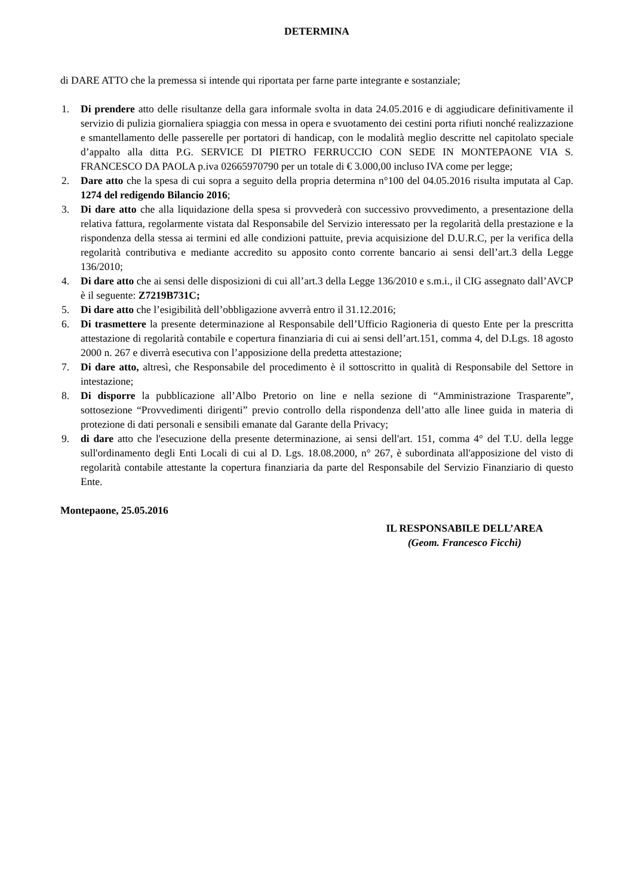DETERMINA
di DARE ATTO che la premessa si intende qui riportata per farne parte integrante e sostanziale;
1. Di prendere atto delle risultanze della gara informale svolta in data 24.05.2016 e di aggiudicare definitivamente il servizio di pulizia giornaliera spiaggia con messa in opera e svuotamento dei cestini porta rifiuti nonché realizzazione e smantellamento delle passerelle per portatori di handicap, con le modalità meglio descritte nel capitolato speciale d’appalto alla ditta P.G. SERVICE DI PIETRO FERRUCCIO CON SEDE IN MONTEPAONE VIA S. FRANCESCO DA PAOLA p.iva 02665970790 per un totale di € 3.000,00 incluso IVA come per legge;
2. Dare atto che la spesa di cui sopra a seguito della propria determina n°100 del 04.05.2016 risulta imputata al Cap. 1274 del redigendo Bilancio 2016;
3. Di dare atto che alla liquidazione della spesa si provvederà con successivo provvedimento, a presentazione della relativa fattura, regolarmente vistata dal Responsabile del Servizio interessato per la regolarità della prestazione e la rispondenza della stessa ai termini ed alle condizioni pattuite, previa acquisizione del D.U.R.C, per la verifica della regolarità contributiva e mediante accredito su apposito conto corrente bancario ai sensi dell’art.3 della Legge 136/2010;
4. Di dare atto che ai sensi delle disposizioni di cui all’art.3 della Legge 136/2010 e s.m.i., il CIG assegnato dall’AVCP è il seguente: Z7219B731C;
5. Di dare atto che l’esigibilità dell’obbligazione avverrà entro il 31.12.2016;
6. Di trasmettere la presente determinazione al Responsabile dell’Ufficio Ragioneria di questo Ente per la prescritta attestazione di regolarità contabile e copertura finanziaria di cui ai sensi dell’art.151, comma 4, del D.Lgs. 18 agosto 2000 n. 267 e diverrà esecutiva con l’apposizione della predetta attestazione;
7. Di dare atto, altresì, che Responsabile del procedimento è il sottoscritto in qualità di Responsabile del Settore in intestazione;
8. Di disporre la pubblicazione all’Albo Pretorio on line e nella sezione di “Amministrazione Trasparente”, sottosezione “Provvedimenti dirigenti” previo controllo della rispondenza dell’atto alle linee guida in materia di protezione di dati personali e sensibili emanate dal Garante della Privacy;
9. di dare atto che l'esecuzione della presente determinazione, ai sensi dell'art. 151, comma 4° del T.U. della legge sull'ordinamento degli Enti Locali di cui al D. Lgs. 18.08.2000, n° 267, è subordinata all'apposizione del visto di regolarità contabile attestante la copertura finanziaria da parte del Responsabile del Servizio Finanziario di questo Ente.
Montepaone, 25.05.2016
IL RESPONSABILE DELL’AREA
(Geom. Francesco Ficchì)